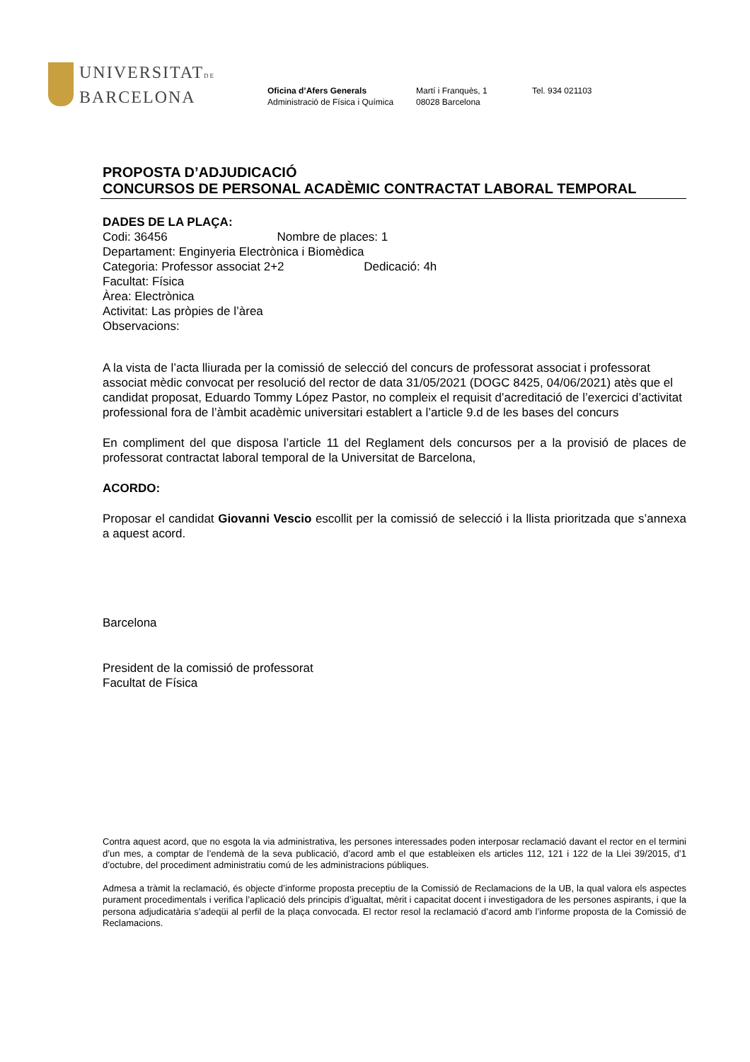UNIVERSITATDE
BARCELONA
Oficina d’Afers Generals
Administració de Física i Química
Martí i Franquès, 1
08028 Barcelona
Tel. 934 021103
PROPOSTA D’ADJUDICACIÓ
CONCURSOS DE PERSONAL ACADÈMIC CONTRACTAT LABORAL TEMPORAL
DADES DE LA PLAÇA:
Codi: 36456 Nombre de places: 1
Departament: Enginyeria Electrònica i Biomèdica
Categoria: Professor associat 2+2 Dedicació: 4h
Facultat: Física
Àrea: Electrònica
Activitat: Las pròpies de l’àrea
Observacions:
A la vista de l’acta lliurada per la comissió de selecció del concurs de professorat associat i professorat associat mèdic convocat per resolució del rector de data 31/05/2021 (DOGC 8425, 04/06/2021) atès que el candidat proposat, Eduardo Tommy López Pastor, no compleix el requisit d’acreditació de l’exercici d’activitat professional fora de l’àmbit acadèmic universitari establert a l’article 9.d de les bases del concurs
En compliment del que disposa l’article 11 del Reglament dels concursos per a la provisió de places de professorat contractat laboral temporal de la Universitat de Barcelona,
ACORDO:
Proposar el candidat Giovanni Vescio escollit per la comissió de selecció i la llista prioritzada que s’annexa a aquest acord.
Barcelona
President de la comissió de professorat
Facultat de Física
Contra aquest acord, que no esgota la via administrativa, les persones interessades poden interposar reclamació davant el rector en el termini d’un mes, a comptar de l’endemà de la seva publicació, d’acord amb el que estableixen els articles 112, 121 i 122 de la Llei 39/2015, d’1 d’octubre, del procediment administratiu comú de les administracions públiques.
Admesa a tràmit la reclamació, és objecte d’informe proposta preceptiu de la Comissió de Reclamacions de la UB, la qual valora els aspectes purament procedimentals i verifica l’aplicació dels principis d’igualtat, mèrit i capacitat docent i investigadora de les persones aspirants, i que la persona adjudicatària s’adeqüi al perfil de la plaça convocada. El rector resol la reclamació d’acord amb l’informe proposta de la Comissió de Reclamacions.